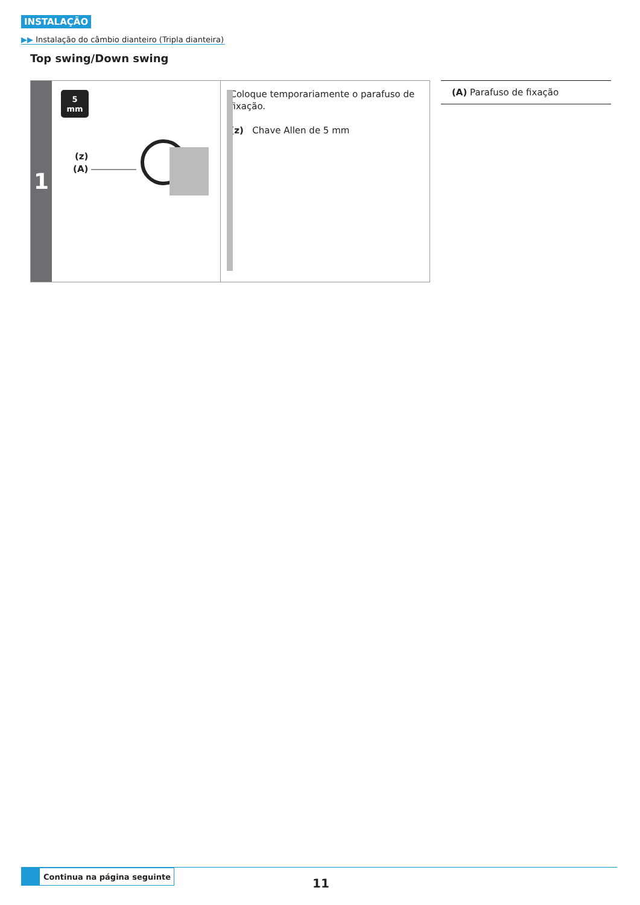INSTALAÇÃO
▶▶ Instalação do câmbio dianteiro (Tripla dianteira)
Top swing/Down swing
1
5
mm
(z)
(A)
Coloque temporariamente o parafuso de fixação.
(z) Chave Allen de 5 mm
(A) Parafuso de fixação
Continua na página seguinte
11